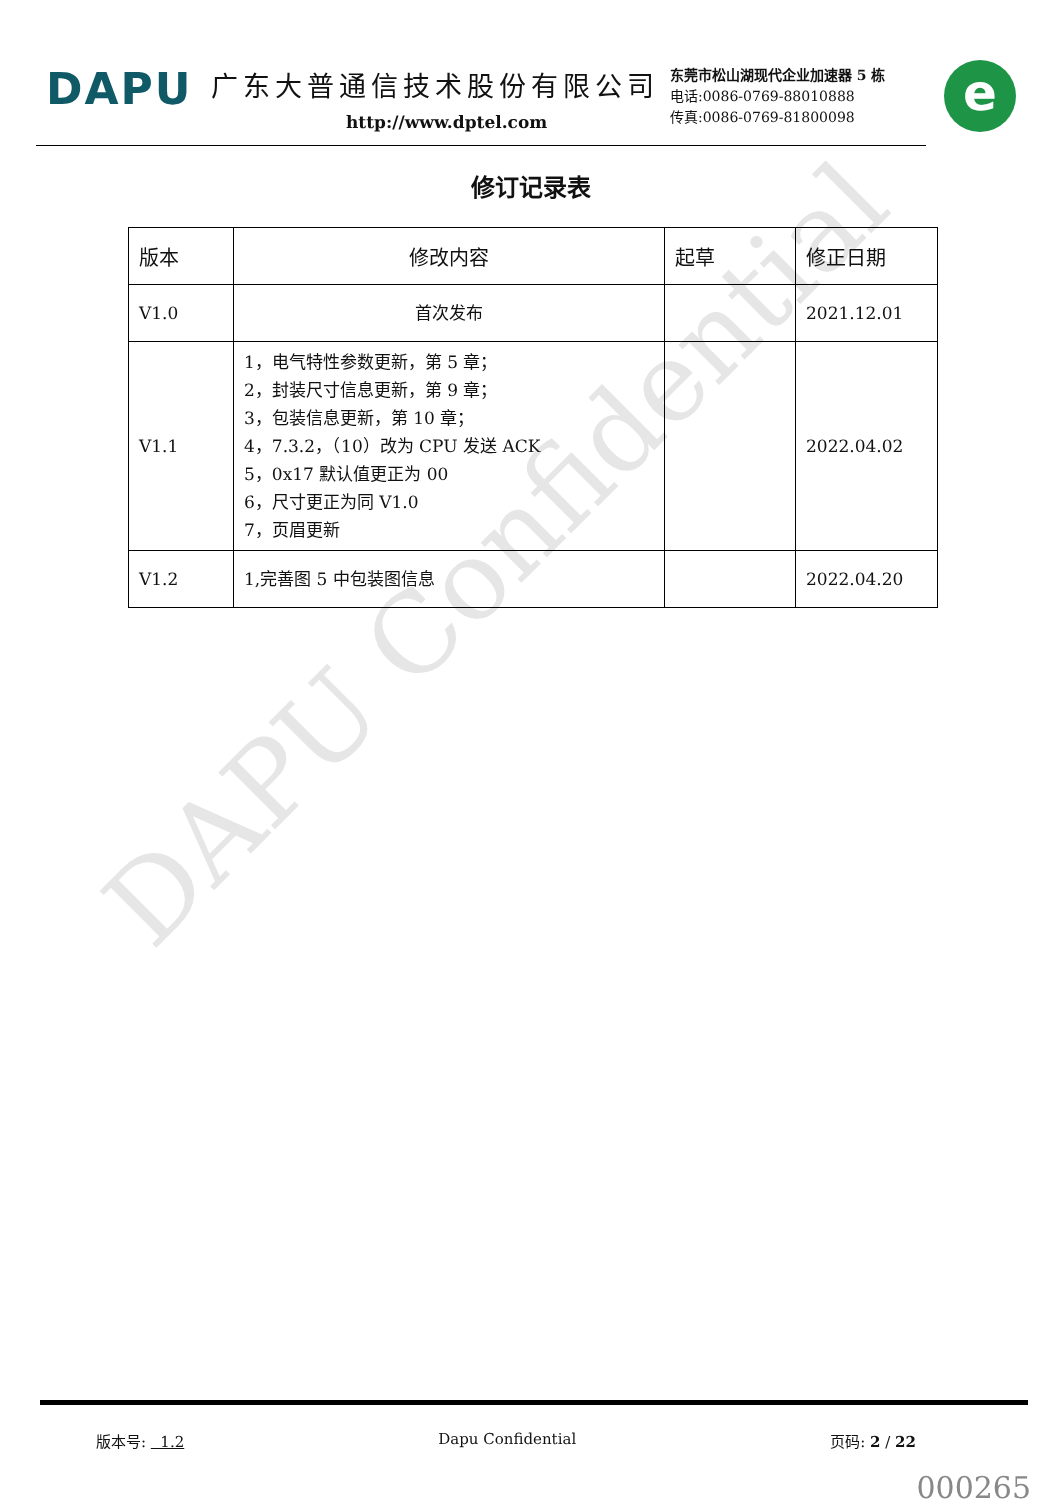DAPU Confidential
DAPU
广东大普通信技术股份有限公司
http://www.dptel.com
东莞市松山湖现代企业加速器 5 栋
电话:0086-0769-88010888
传真:0086-0769-81800098
e
修订记录表
| 版本 | 修改内容 | 起草 | 修正日期 |
| --- | --- | --- | --- |
| V1.0 | 首次发布 | | 2021.12.01 |
| V1.1 | 1，电气特性参数更新，第 5 章； 2，封装尺寸信息更新，第 9 章； 3，包装信息更新，第 10 章； 4，7.3.2，（10）改为 CPU 发送 ACK 5，0x17 默认值更正为 00 6，尺寸更正为同 V1.0 7，页眉更新 | | 2022.04.02 |
| V1.2 | 1,完善图 5 中包装图信息 | | 2022.04.20 |
版本号: 1.2 Dapu Confidential 页码: 2 / 22
000265